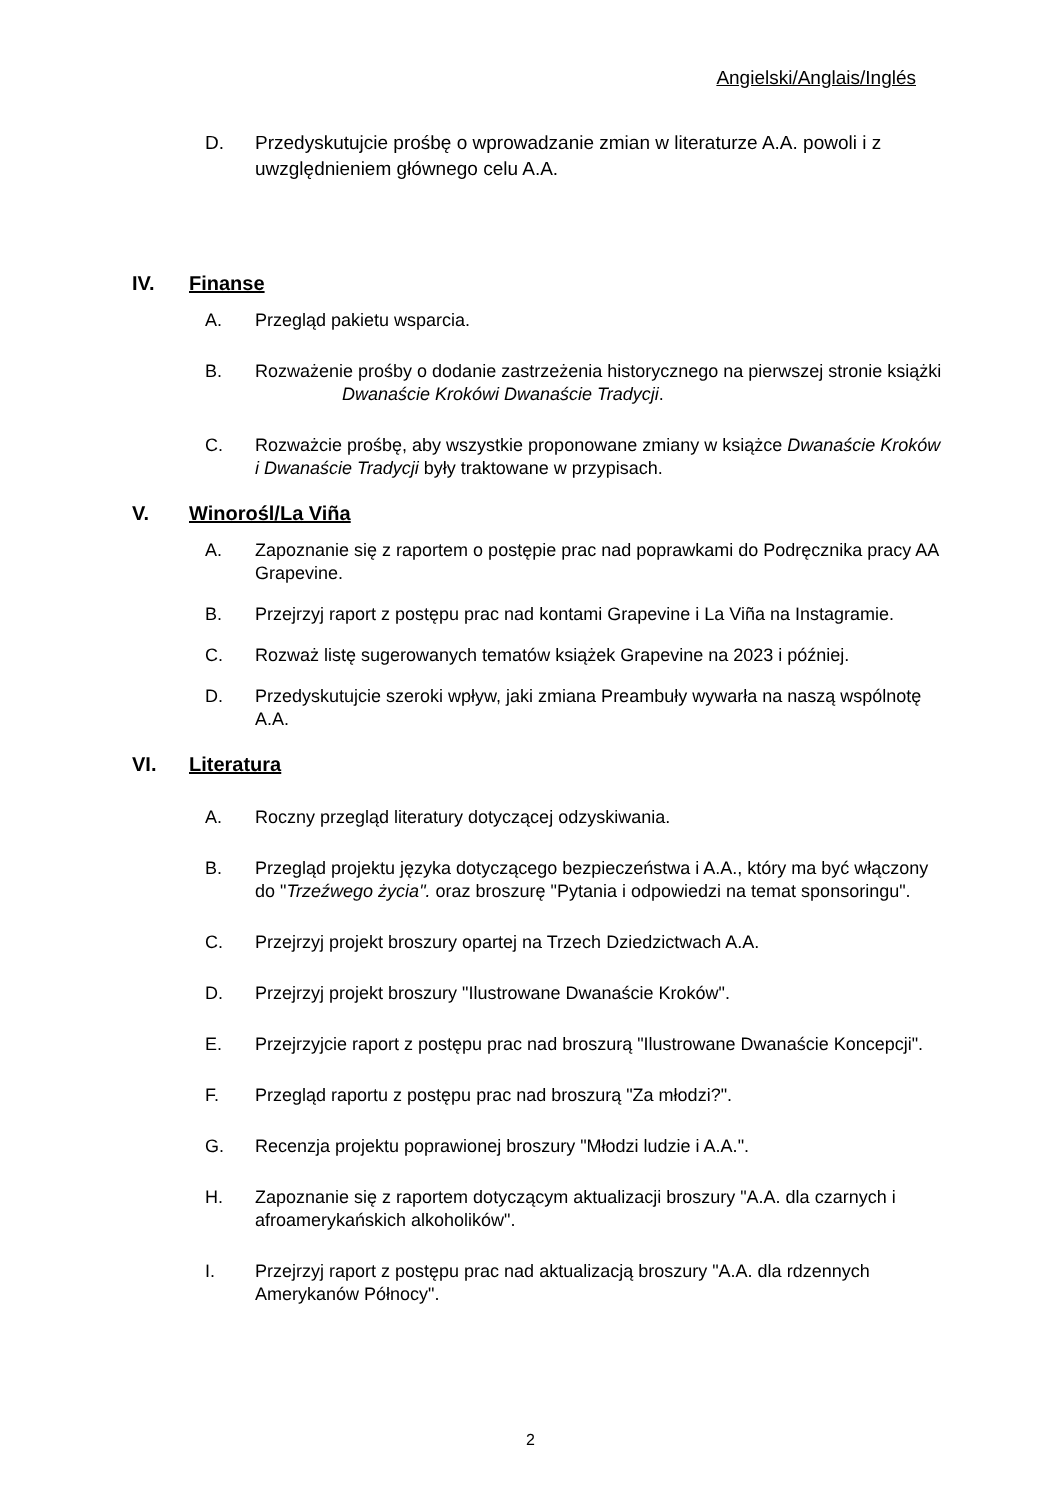Angielski/Anglais/Inglés
D. Przedyskutujcie prośbę o wprowadzanie zmian w literaturze A.A. powoli i z uwzględnieniem głównego celu A.A.
IV. Finanse
A. Przegląd pakietu wsparcia.
B. Rozważenie prośby o dodanie zastrzeżenia historycznego na pierwszej stronie książki
Dwanaście Kroków i Dwanaście Tradycji.
C. Rozważcie prośbę, aby wszystkie proponowane zmiany w książce Dwanaście Kroków i Dwanaście Tradycji były traktowane w przypisach.
V. Winorośl/La Viña
A. Zapoznanie się z raportem o postępie prac nad poprawkami do Podręcznika pracy AA Grapevine.
B. Przejrzyj raport z postępu prac nad kontami Grapevine i La Viña na Instagramie.
C. Rozważ listę sugerowanych tematów książek Grapevine na 2023 i później.
D. Przedyskutujcie szeroki wpływ, jaki zmiana Preambuły wywarła na naszą wspólnotę A.A.
VI. Literatura
A. Roczny przegląd literatury dotyczącej odzyskiwania.
B. Przegląd projektu języka dotyczącego bezpieczeństwa i A.A., który ma być włączony do "Trzeźwego życia". oraz broszurę "Pytania i odpowiedzi na temat sponsoringu".
C. Przejrzyj projekt broszury opartej na Trzech Dziedzictwach A.A.
D. Przejrzyj projekt broszury "Ilustrowane Dwanaście Kroków".
E. Przejrzyjcie raport z postępu prac nad broszurą "Ilustrowane Dwanaście Koncepcji".
F. Przegląd raportu z postępu prac nad broszurą "Za młodzi?".
G. Recenzja projektu poprawionej broszury "Młodzi ludzie i A.A.".
H. Zapoznanie się z raportem dotyczącym aktualizacji broszury "A.A. dla czarnych i afroamerykańskich alkoholików".
I. Przejrzyj raport z postępu prac nad aktualizacją broszury "A.A. dla rdzennych Amerykanów Północy".
2